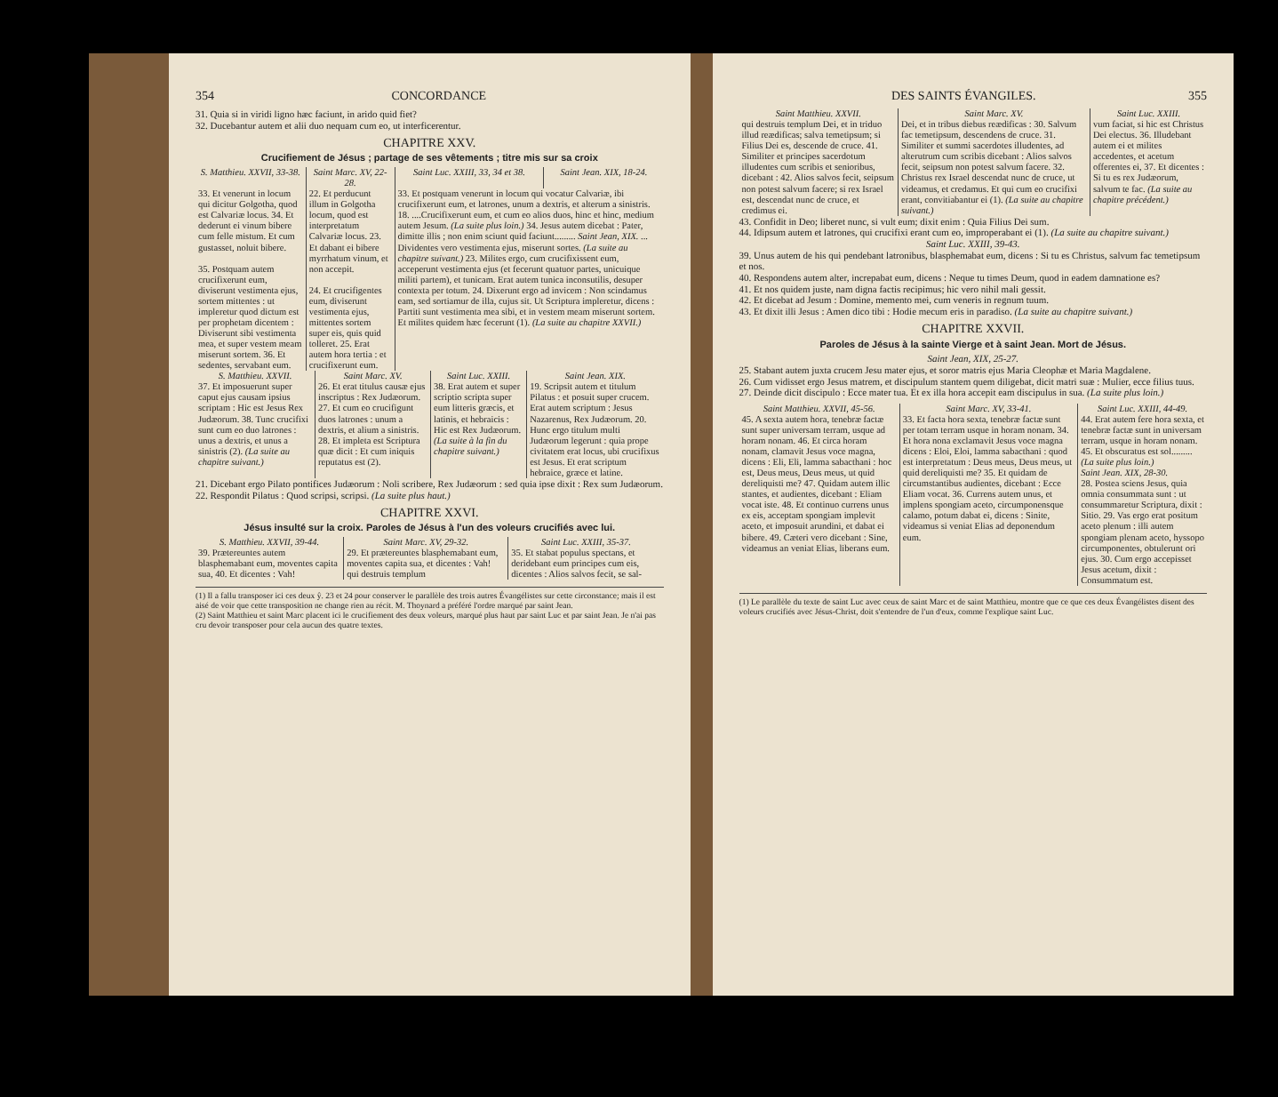354 CONCORDANCE
31. Quia si in viridi ligno hæc faciunt, in arido quid fiet?
32. Ducebantur autem et alii duo nequam cum eo, ut interficerentur.
CHAPITRE XXV.
Crucifiement de Jésus ; partage de ses vêtements ; titre mis sur sa croix
| S. Matthieu. XXVII, 33-38. | Saint Marc. XV, 22-28. | Saint Luc. XXIII, 33, 34 et 38. | Saint Jean. XIX, 18-24. |
| --- | --- | --- | --- |
| 33. Et venerunt in locum qui dicitur Golgotha, quod est Calvariæ locus. 34. Et dederunt ei vinum bibere cum felle mistum. Et cum gustasset, noluit bibere. 35. Postquam autem crucifixerunt eum, diviserunt vestimenta ejus, sortem mittentes : ut impleretur quod dictum est per prophetam dicentem : Diviserunt sibi vestimenta mea, et super vestem meam miserunt sortem. 36. Et sedentes, servabant eum. | 22. Et perducunt illum in Golgotha locum, quod est interpretatum Calvariæ locus. 23. Et dabant ei bibere myrrhatum vinum, et non accepit. 24. Et crucifigentes eum, diviserunt vestimenta ejus, mittentes sortem super eis, quis quid tolleret. 25. Erat autem hora tertia : et crucifixerunt eum. | 33. Et postquam venerunt in locum qui vocatur Calvariæ, ibi crucifixerunt eum, et latrones, unum a dextris, et alterum a sinistris. 18. ....Crucifixerunt eum, et cum eo alios duos, hinc et hinc, medium autem Jesum. (La suite plus loin.) 34. Jesus autem dicebat : Pater, dimitte illis ; non enim sciunt quid faciunt......... Saint Jean, XIX. ... Dividentes vero vestimenta ejus, miserunt sortes. (La suite au chapitre suivant.) 23. Milites ergo, cum crucifixissent eum, acceperunt vestimenta ejus (et fecerunt quatuor partes, unicuique militi partem), et tunicam. Erat autem tunica inconsutilis, desuper contexta per totum. 24. Dixerunt ergo ad invicem : Non scindamus eam, sed sortiamur de illa, cujus sit. Ut Scriptura impleretur, dicens : Partiti sunt vestimenta mea sibi, et in vestem meam miserunt sortem. Et milites quidem hæc fecerunt (1). (La suite au chapitre XXVII.) | |
| S. Matthieu. XXVII. | Saint Marc. XV. | Saint Luc. XXIII. | Saint Jean. XIX. |
| --- | --- | --- | --- |
| 37. Et imposuerunt super caput ejus causam ipsius scriptam : Hic est Jesus Rex Judæorum. 38. Tunc crucifixi sunt cum eo duo latrones : unus a dextris, et unus a sinistris (2). (La suite au chapitre suivant.) | 26. Et erat titulus causæ ejus inscriptus : Rex Judæorum. 27. Et cum eo crucifigunt duos latrones : unum a dextris, et alium a sinistris. 28. Et impleta est Scriptura quæ dicit : Et cum iniquis reputatus est (2). | 38. Erat autem et super scriptio scripta super eum litteris græcis, et latinis, et hebraicis : Hic est Rex Judæorum. (La suite à la fin du chapitre suivant.) | 19. Scripsit autem et titulum Pilatus : et posuit super crucem. Erat autem scriptum : Jesus Nazarenus, Rex Judæorum. 20. Hunc ergo titulum multi Judæorum legerunt : quia prope civitatem erat locus, ubi crucifixus est Jesus. Et erat scriptum hebraice, græce et latine. |
21. Dicebant ergo Pilato pontifices Judæorum : Noli scribere, Rex Judæorum : sed quia ipse dixit : Rex sum Judæorum.
22. Respondit Pilatus : Quod scripsi, scripsi. (La suite plus haut.)
CHAPITRE XXVI.
Jésus insulté sur la croix. Paroles de Jésus à l'un des voleurs crucifiés avec lui.
| S. Matthieu. XXVII, 39-44. | Saint Marc. XV, 29-32. | Saint Luc. XXIII, 35-37. |
| --- | --- | --- |
| 39. Prætereuntes autem blasphemabant eum, moventes capita sua, 40. Et dicentes : Vah! | 29. Et prætereuntes blasphemabant eum, moventes capita sua, et dicentes : Vah! qui destruis templum | 35. Et stabat populus spectans, et deridebant eum principes cum eis, dicentes : Alios salvos fecit, se sal- |
(1) Il a fallu transposer ici ces deux ŷ. 23 et 24 pour conserver le parallèle des trois autres Évangélistes sur cette circonstance; mais il est aisé de voir que cette transposition ne change rien au récit. M. Thoynard a préféré l'ordre marqué par saint Jean.
(2) Saint Matthieu et saint Marc placent ici le crucifiement des deux voleurs, marqué plus haut par saint Luc et par saint Jean. Je n'ai pas cru devoir transposer pour cela aucun des quatre textes.
DES SAINTS ÉVANGILES. 355
| Saint Matthieu. XXVII. | Saint Marc. XV. | Saint Luc. XXIII. |
| --- | --- | --- |
| qui destruis templum Dei, et in triduo illud reædificas; salva temetipsum; si Filius Dei es, descende de cruce. 41. Similiter et principes sacerdotum illudentes cum scribis et senioribus, dicebant : 42. Alios salvos fecit, seipsum non potest salvum facere; si rex Israel est, descendat nunc de cruce, et credimus ei. | Dei, et in tribus diebus reædificas : 30. Salvum fac temetipsum, descendens de cruce. 31. Similiter et summi sacerdotes illudentes, ad alterutrum cum scribis dicebant : Alios salvos fecit, seipsum non potest salvum facere. 32. Christus rex Israel descendat nunc de cruce, ut videamus, et credamus. Et qui cum eo crucifixi erant, convitiabantur ei (1). (La suite au chapitre suivant.) | vum faciat, si hic est Christus Dei electus. 36. Illudebant autem ei et milites accedentes, et acetum offerentes ei, 37. Et dicentes : Si tu es rex Judæorum, salvum te fac. (La suite au chapitre précédent.) |
43. Confidit in Deo; liberet nunc, si vult eum; dixit enim : Quia Filius Dei sum.
44. Idipsum autem et latrones, qui crucifixi erant cum eo, improperabant ei (1). (La suite au chapitre suivant.)
Saint Luc. XXIII, 39-43.
39. Unus autem de his qui pendebant latronibus, blasphemabat eum, dicens : Si tu es Christus, salvum fac temetipsum et nos.
40. Respondens autem alter, increpabat eum, dicens : Neque tu times Deum, quod in eadem damnatione es?
41. Et nos quidem juste, nam digna factis recipimus; hic vero nihil mali gessit.
42. Et dicebat ad Jesum : Domine, memento mei, cum veneris in regnum tuum.
43. Et dixit illi Jesus : Amen dico tibi : Hodie mecum eris in paradiso. (La suite au chapitre suivant.)
CHAPITRE XXVII.
Paroles de Jésus à la sainte Vierge et à saint Jean. Mort de Jésus.
Saint Jean, XIX, 25-27.
25. Stabant autem juxta crucem Jesu mater ejus, et soror matris ejus Maria Cleophæ et Maria Magdalene.
26. Cum vidisset ergo Jesus matrem, et discipulum stantem quem diligebat, dicit matri suæ : Mulier, ecce filius tuus.
27. Deinde dicit discipulo : Ecce mater tua. Et ex illa hora accepit eam discipulus in sua. (La suite plus loin.)
| Saint Matthieu. XXVII, 45-56. | Saint Marc. XV, 33-41. | Saint Luc. XXIII, 44-49. |
| --- | --- | --- |
| 45. A sexta autem hora, tenebræ factæ sunt super universam terram, usque ad horam nonam. 46. Et circa horam nonam, clamavit Jesus voce magna, dicens : Eli, Eli, lamma sabacthani : hoc est, Deus meus, Deus meus, ut quid dereliquisti me? 47. Quidam autem illic stantes, et audientes, dicebant : Eliam vocat iste. 48. Et continuo currens unus ex eis, acceptam spongiam implevit aceto, et imposuit arundini, et dabat ei bibere. 49. Cæteri vero dicebant : Sine, videamus an veniat Elias, liberans eum. | 33. Et facta hora sexta, tenebræ factæ sunt per totam terram usque in horam nonam. 34. Et hora nona exclamavit Jesus voce magna dicens : Eloi, Eloi, lamma sabacthani : quod est interpretatum : Deus meus, Deus meus, ut quid dereliquisti me? 35. Et quidam de circumstantibus audientes, dicebant : Ecce Eliam vocat. 36. Currens autem unus, et implens spongiam aceto, circumponensque calamo, potum dabat ei, dicens : Sinite, videamus si veniat Elias ad deponendum eum. | 44. Erat autem fere hora sexta, et tenebræ factæ sunt in universam terram, usque in horam nonam. 45. Et obscuratus est sol......... (La suite plus loin.) Saint Jean. XIX, 28-30. 28. Postea sciens Jesus, quia omnia consummata sunt : ut consummaretur Scriptura, dixit : Sitio. 29. Vas ergo erat positum aceto plenum : illi autem spongiam plenam aceto, hyssopo circumponentes, obtulerunt ori ejus. 30. Cum ergo accepisset Jesus acetum, dixit : Consummatum est. |
(1) Le parallèle du texte de saint Luc avec ceux de saint Marc et de saint Matthieu, montre que ce que ces deux Évangélistes disent des voleurs crucifiés avec Jésus-Christ, doit s'entendre de l'un d'eux, comme l'explique saint Luc.